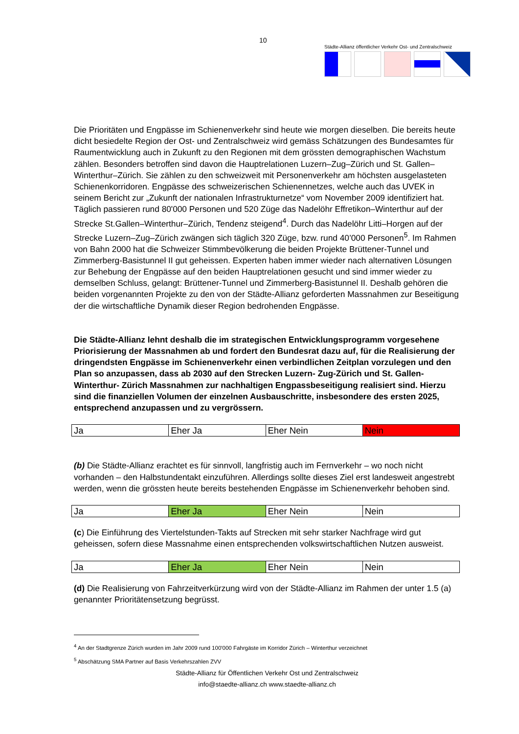10
Städte-Allianz öffentlicher Verkehr Ost- und Zentralschweiz
Die Prioritäten und Engpässe im Schienenverkehr sind heute wie morgen dieselben. Die bereits heute dicht besiedelte Region der Ost- und Zentralschweiz wird gemäss Schätzungen des Bundesamtes für Raumentwicklung auch in Zukunft zu den Regionen mit dem grössten demographischen Wachstum zählen. Besonders betroffen sind davon die Hauptrelationen Luzern–Zug–Zürich und St. Gallen–Winterthur–Zürich. Sie zählen zu den schweizweit mit Personenverkehr am höchsten ausgelasteten Schienenkorridoren. Engpässe des schweizerischen Schienennetzes, welche auch das UVEK in seinem Bericht zur „Zukunft der nationalen Infrastrukturnetze“ vom November 2009 identifiziert hat. Täglich passieren rund 80'000 Personen und 520 Züge das Nadelöhr Effretikon–Winterthur auf der Strecke St.Gallen–Winterthur–Zürich, Tendenz steigend<sup>4</sup>. Durch das Nadelöhr Litti–Horgen auf der Strecke Luzern–Zug–Zürich zwängen sich täglich 320 Züge, bzw. rund 40’000 Personen<sup>5</sup>. Im Rahmen von Bahn 2000 hat die Schweizer Stimmbevölkerung die beiden Projekte Brüttener-Tunnel und Zimmerberg-Basistunnel II gut geheissen. Experten haben immer wieder nach alternativen Lösungen zur Behebung der Engpässe auf den beiden Hauptrelationen gesucht und sind immer wieder zu demselben Schluss, gelangt: Brüttener-Tunnel und Zimmerberg-Basistunnel II. Deshalb gehören die beiden vorgenannten Projekte zu den von der Städte-Allianz geforderten Massnahmen zur Beseitigung der die wirtschaftliche Dynamik dieser Region bedrohenden Engpässe.
Die Städte-Allianz lehnt deshalb die im strategischen Entwicklungsprogramm vorgesehene Priorisierung der Massnahmen ab und fordert den Bundesrat dazu auf, für die Realisierung der dringendsten Engpässe im Schienenverkehr einen verbindlichen Zeitplan vorzulegen und den Plan so anzupassen, dass ab 2030 auf den Strecken Luzern- Zug-Zürich und St. Gallen-Winterthur- Zürich Massnahmen zur nachhaltigen Engpassbeseitigung realisiert sind. Hierzu sind die finanziellen Volumen der einzelnen Ausbauschritte, insbesondere des ersten 2025, entsprechend anzupassen und zu vergrössern.
| Ja | Eher Ja | Eher Nein | Nein |
(b) Die Städte-Allianz erachtet es für sinnvoll, langfristig auch im Fernverkehr – wo noch nicht vorhanden – den Halbstundentakt einzuführen. Allerdings sollte dieses Ziel erst landesweit angestrebt werden, wenn die grössten heute bereits bestehenden Engpässe im Schienenverkehr behoben sind.
| Ja | Eher Ja | Eher Nein | Nein |
(c) Die Einführung des Viertelstunden-Takts auf Strecken mit sehr starker Nachfrage wird gut geheissen, sofern diese Massnahme einen entsprechenden volkswirtschaftlichen Nutzen ausweist.
| Ja | Eher Ja | Eher Nein | Nein |
(d) Die Realisierung von Fahrzeitverkürzung wird von der Städte-Allianz im Rahmen der unter 1.5 (a) genannter Prioritätensetzung begrüsst.
<sup>4</sup> An der Stadtgrenze Zürich wurden im Jahr 2009 rund 100'000 Fahrgäste im Korridor Zürich – Winterthur verzeichnet
<sup>5</sup> Abschätzung SMA Partner auf Basis Verkehrszahlen ZVV
Städte-Allianz für Öffentlichen Verkehr Ost und Zentralschweiz
info@staedte-allianz.ch www.staedte-allianz.ch